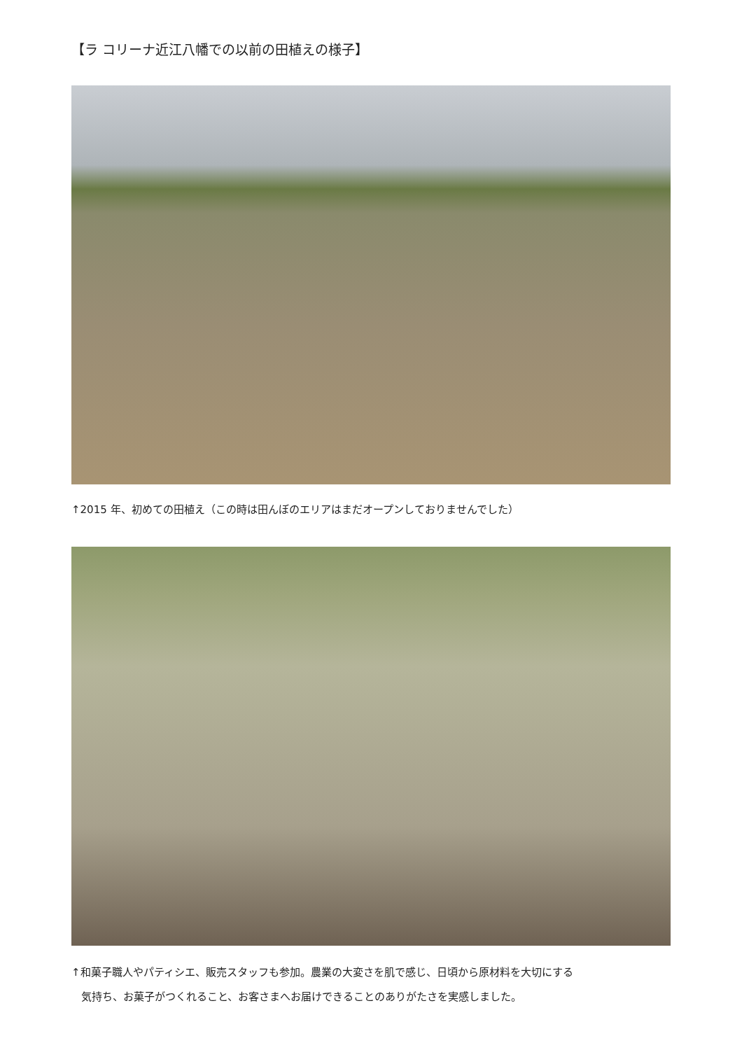【ラ コリーナ近江八幡での以前の田植えの様子】
↑2015 年、初めての田植え（この時は田んぼのエリアはまだオープンしておりませんでした）
↑和菓子職人やパティシエ、販売スタッフも参加。農業の大変さを肌で感じ、日頃から原材料を大切にする
気持ち、お菓子がつくれること、お客さまへお届けできることのありがたさを実感しました。